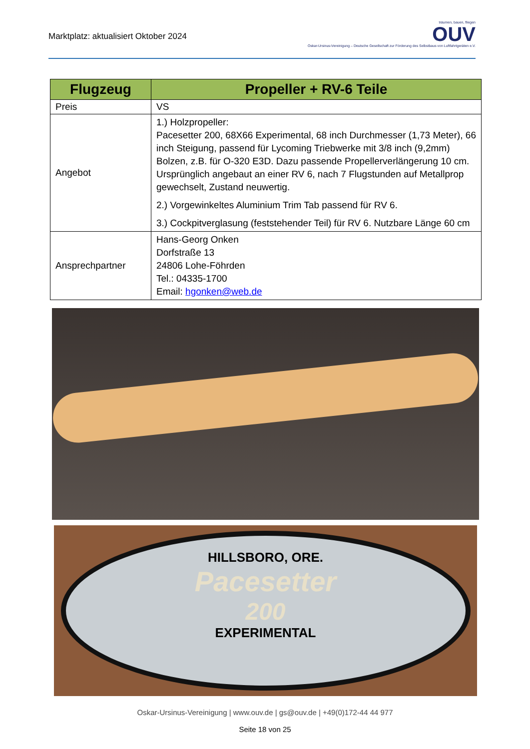Marktplatz: aktualisiert Oktober 2024
träumen, bauen, fliegen
OUV
Oskar-Ursinus-Vereinigung – Deutsche Gesellschaft zur Förderung des Selbstbaus von Luftfahrtgeräten e.V.
| Flugzeug | Propeller + RV-6 Teile |
| --- | --- |
| Preis | VS |
| Angebot | 1.) Holzpropeller: Pacesetter 200, 68X66 Experimental, 68 inch Durchmesser (1,73 Meter), 66 inch Steigung, passend für Lycoming Triebwerke mit 3/8 inch (9,2mm) Bolzen, z.B. für O-320 E3D. Dazu passende Propellerverlängerung 10 cm. Ursprünglich angebaut an einer RV 6, nach 7 Flugstunden auf Metallprop gewechselt, Zustand neuwertig. 2.) Vorgewinkeltes Aluminium Trim Tab passend für RV 6. 3.) Cockpitverglasung (feststehender Teil) für RV 6. Nutzbare Länge 60 cm |
| Ansprechpartner | Hans-Georg Onken Dorfstraße 13 24806 Lohe-Föhrden Tel.: 04335-1700 Email: hgonken@web.de |
HILLSBORO, ORE.
Pacesetter
200
EXPERIMENTAL
Oskar-Ursinus-Vereinigung | www.ouv.de | gs@ouv.de | +49(0)172-44 44 977
Seite 18 von 25